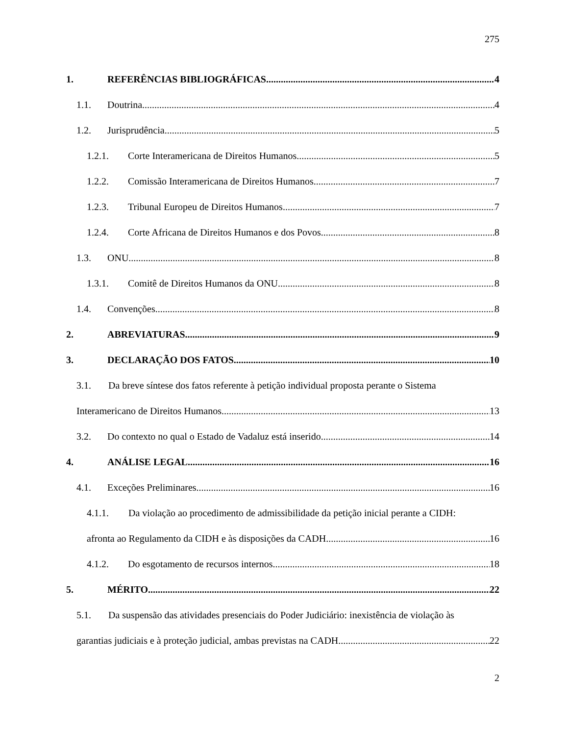275
1. REFERÊNCIAS BIBLIOGRÁFICAS 4
1.1. Doutrina 4
1.2. Jurisprudência 5
1.2.1. Corte Interamericana de Direitos Humanos 5
1.2.2. Comissão Interamericana de Direitos Humanos 7
1.2.3. Tribunal Europeu de Direitos Humanos 7
1.2.4. Corte Africana de Direitos Humanos e dos Povos 8
1.3. ONU 8
1.3.1. Comitê de Direitos Humanos da ONU 8
1.4. Convenções 8
2. ABREVIATURAS 9
3. DECLARAÇÃO DOS FATOS 10
3.1. Da breve síntese dos fatos referente à petição individual proposta perante o Sistema
Interamericano de Direitos Humanos 13
3.2. Do contexto no qual o Estado de Vadaluz está inserido 14
4. ANÁLISE LEGAL 16
4.1. Exceções Preliminares 16
4.1.1. Da violação ao procedimento de admissibilidade da petição inicial perante a CIDH:
afronta ao Regulamento da CIDH e às disposições da CADH 16
4.1.2. Do esgotamento de recursos internos 18
5. MÉRITO 22
5.1. Da suspensão das atividades presenciais do Poder Judiciário: inexistência de violação às
garantias judiciais e à proteção judicial, ambas previstas na CADH 22
2